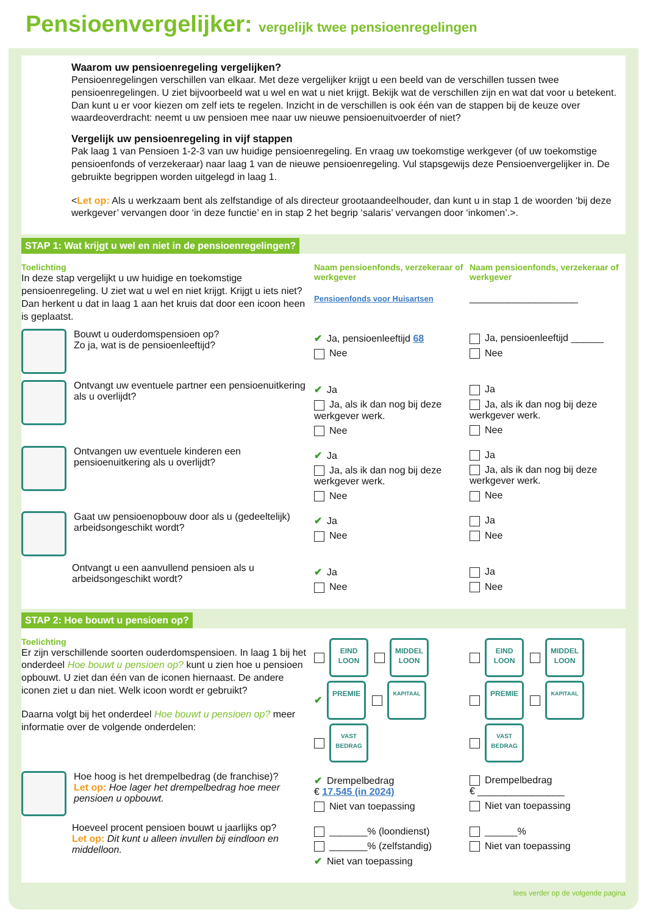Pensioenvergelijker: vergelijk twee pensioenregelingen
Waarom uw pensioenregeling vergelijken?
Pensioenregelingen verschillen van elkaar. Met deze vergelijker krijgt u een beeld van de verschillen tussen twee pensioenregelingen. U ziet bijvoorbeeld wat u wel en wat u niet krijgt. Bekijk wat de verschillen zijn en wat dat voor u betekent. Dan kunt u er voor kiezen om zelf iets te regelen. Inzicht in de verschillen is ook één van de stappen bij de keuze over waardeoverdracht: neemt u uw pensioen mee naar uw nieuwe pensioenuitvoerder of niet?
Vergelijk uw pensioenregeling in vijf stappen
Pak laag 1 van Pensioen 1-2-3 van uw huidige pensioenregeling. En vraag uw toekomstige werkgever (of uw toekomstige pensioenfonds of verzekeraar) naar laag 1 van de nieuwe pensioenregeling. Vul stapsgewijs deze Pensioenvergelijker in. De gebruikte begrippen worden uitgelegd in laag 1.
<Let op: Als u werkzaam bent als zelfstandige of als directeur grootaandeelhouder, dan kunt u in stap 1 de woorden ‘bij deze werkgever’ vervangen door ‘in deze functie’ en in stap 2 het begrip ‘salaris’ vervangen door ‘inkomen’.>.
STAP 1: Wat krijgt u wel en niet in de pensioenregelingen?
Toelichting
In deze stap vergelijkt u uw huidige en toekomstige pensioenregeling. U ziet wat u wel en niet krijgt. Krijgt u iets niet? Dan herkent u dat in laag 1 aan het kruis dat door een icoon heen is geplaatst.
Naam pensioenfonds, verzekeraar of werkgever
Pensioenfonds voor Huisartsen
Naam pensioenfonds, verzekeraar of werkgever
____________________
Bouwt u ouderdomspensioen op?
Zo ja, wat is de pensioenleeftijd?
✔ Ja, pensioenleeftijd 68
Nee
Ja, pensioenleeftijd ______
Nee
Ontvangt uw eventuele partner een pensioenuitkering als u overlijdt?
✔ Ja
Ja, als ik dan nog bij deze werkgever werk.
Nee
Ja
Ja, als ik dan nog bij deze werkgever werk.
Nee
Ontvangen uw eventuele kinderen een pensioenuitkering als u overlijdt?
✔ Ja
Ja, als ik dan nog bij deze werkgever werk.
Nee
Ja
Ja, als ik dan nog bij deze werkgever werk.
Nee
Gaat uw pensioenopbouw door als u (gedeeltelijk) arbeidsongeschikt wordt?
✔ Ja
Nee
Ja
Nee
Ontvangt u een aanvullend pensioen als u arbeidsongeschikt wordt?
✔ Ja
Nee
Ja
Nee
STAP 2: Hoe bouwt u pensioen op?
Toelichting
Er zijn verschillende soorten ouderdomspensioen. In laag 1 bij het onderdeel Hoe bouwt u pensioen op? kunt u zien hoe u pensioen opbouwt. U ziet dan één van de iconen hiernaast. De andere iconen ziet u dan niet. Welk icoon wordt er gebruikt?
Daarna volgt bij het onderdeel Hoe bouwt u pensioen op? meer informatie over de volgende onderdelen:
EIND
LOON MIDDEL
LOON
✔ PREMIE KAPITAAL
VAST
BEDRAG
EIND
LOON MIDDEL
LOON
PREMIE KAPITAAL
VAST
BEDRAG
Hoe hoog is het drempelbedrag (de franchise)?
Let op: Hoe lager het drempelbedrag hoe meer pensioen u opbouwt.
✔ Drempelbedrag
€ 17.545 (in 2024)
Niet van toepassing
Drempelbedrag
€ ________________
Niet van toepassing
Hoeveel procent pensioen bouwt u jaarlijks op?
Let op: Dit kunt u alleen invullen bij eindloon en middelloon.
_______% (loondienst)
_______% (zelfstandig)
✔ Niet van toepassing
______%
Niet van toepassing
lees verder op de volgende pagina